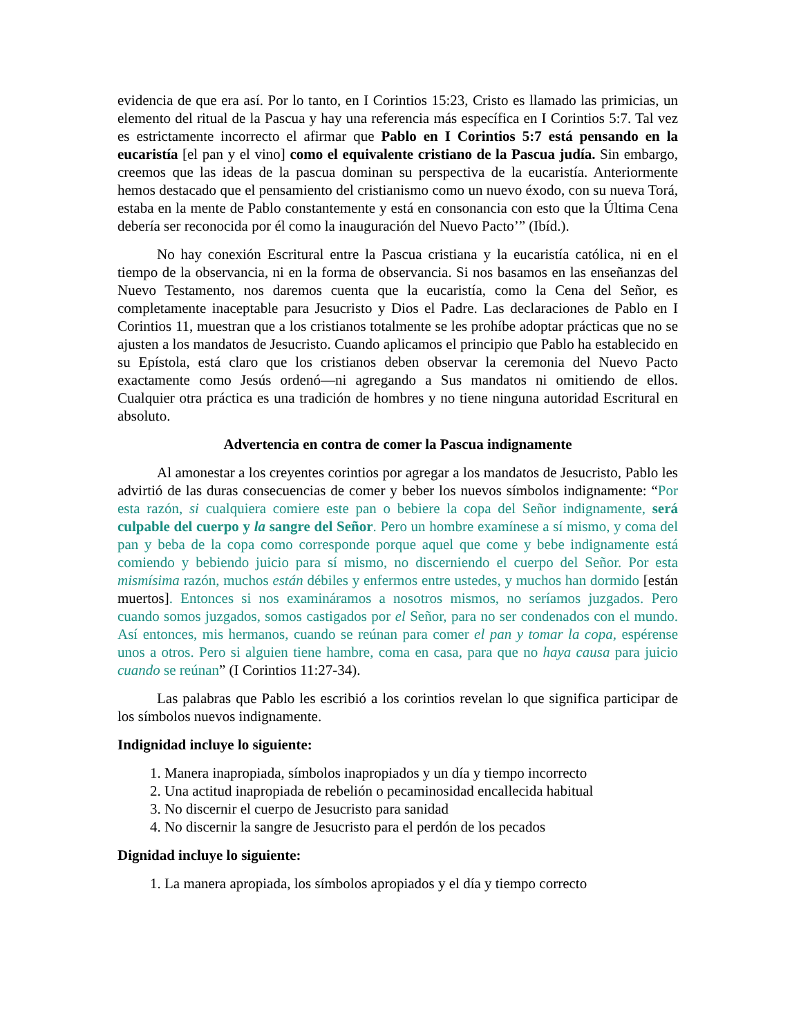evidencia de que era así. Por lo tanto, en I Corintios 15:23, Cristo es llamado las primicias, un elemento del ritual de la Pascua y hay una referencia más específica en I Corintios 5:7. Tal vez es estrictamente incorrecto el afirmar que Pablo en I Corintios 5:7 está pensando en la eucaristía [el pan y el vino] como el equivalente cristiano de la Pascua judía. Sin embargo, creemos que las ideas de la pascua dominan su perspectiva de la eucaristía. Anteriormente hemos destacado que el pensamiento del cristianismo como un nuevo éxodo, con su nueva Torá, estaba en la mente de Pablo constantemente y está en consonancia con esto que la Última Cena debería ser reconocida por él como la inauguración del Nuevo Pacto’” (Ibíd.).
No hay conexión Escritural entre la Pascua cristiana y la eucaristía católica, ni en el tiempo de la observancia, ni en la forma de observancia. Si nos basamos en las enseñanzas del Nuevo Testamento, nos daremos cuenta que la eucaristía, como la Cena del Señor, es completamente inaceptable para Jesucristo y Dios el Padre. Las declaraciones de Pablo en I Corintios 11, muestran que a los cristianos totalmente se les prohíbe adoptar prácticas que no se ajusten a los mandatos de Jesucristo. Cuando aplicamos el principio que Pablo ha establecido en su Epístola, está claro que los cristianos deben observar la ceremonia del Nuevo Pacto exactamente como Jesús ordenó—ni agregando a Sus mandatos ni omitiendo de ellos. Cualquier otra práctica es una tradición de hombres y no tiene ninguna autoridad Escritural en absoluto.
Advertencia en contra de comer la Pascua indignamente
Al amonestar a los creyentes corintios por agregar a los mandatos de Jesucristo, Pablo les advirtió de las duras consecuencias de comer y beber los nuevos símbolos indignamente: “Por esta razón, si cualquiera comiere este pan o bebiere la copa del Señor indignamente, será culpable del cuerpo y la sangre del Señor. Pero un hombre examínese a sí mismo, y coma del pan y beba de la copa como corresponde porque aquel que come y bebe indignamente está comiendo y bebiendo juicio para sí mismo, no discerniendo el cuerpo del Señor. Por esta mismísima razón, muchos están débiles y enfermos entre ustedes, y muchos han dormido [están muertos]. Entonces si nos examináramos a nosotros mismos, no seríamos juzgados. Pero cuando somos juzgados, somos castigados por el Señor, para no ser condenados con el mundo. Así entonces, mis hermanos, cuando se reúnan para comer el pan y tomar la copa, espérense unos a otros. Pero si alguien tiene hambre, coma en casa, para que no haya causa para juicio cuando se reúnan” (I Corintios 11:27-34).
Las palabras que Pablo les escribió a los corintios revelan lo que significa participar de los símbolos nuevos indignamente.
Indignidad incluye lo siguiente:
1. Manera inapropiada, símbolos inapropiados y un día y tiempo incorrecto
2. Una actitud inapropiada de rebelión o pecaminosidad encallecida habitual
3. No discernir el cuerpo de Jesucristo para sanidad
4. No discernir la sangre de Jesucristo para el perdón de los pecados
Dignidad incluye lo siguiente:
1. La manera apropiada, los símbolos apropiados y el día y tiempo correcto